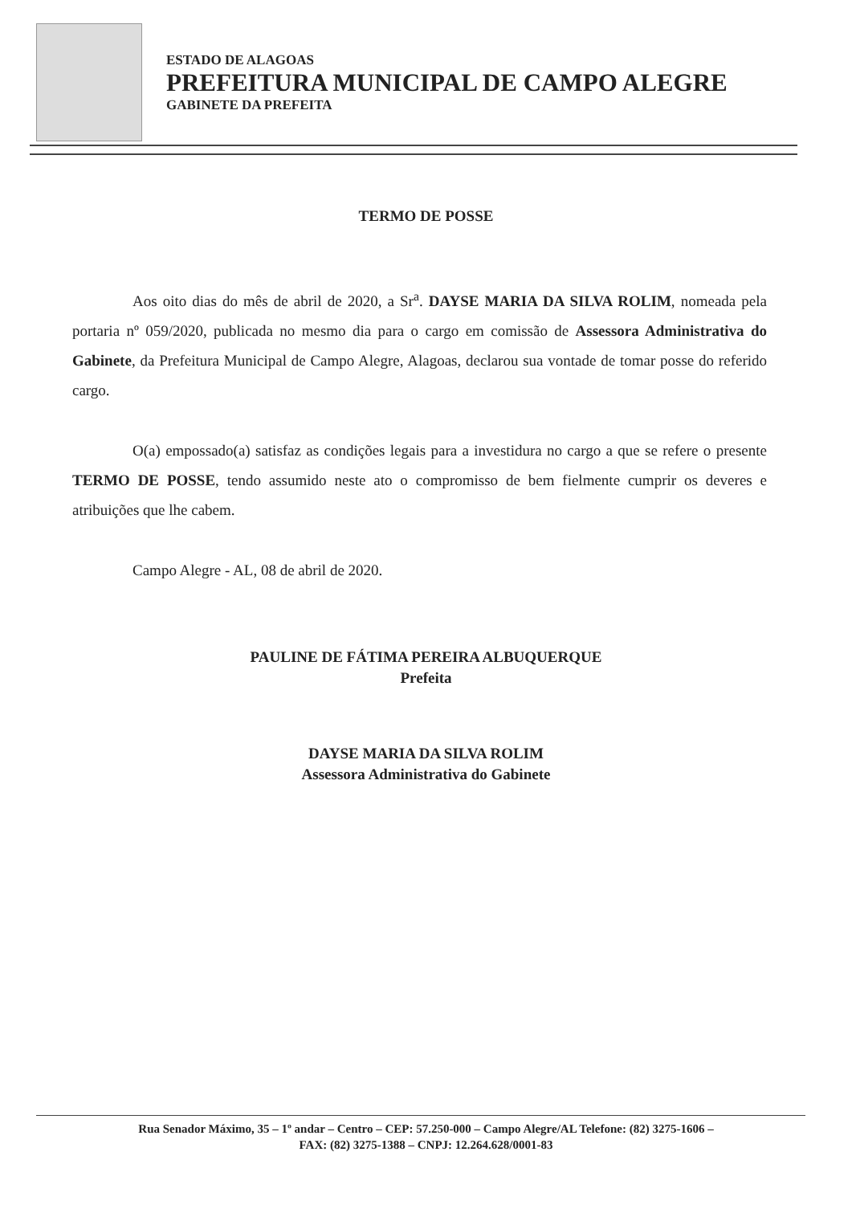ESTADO DE ALAGOAS
PREFEITURA MUNICIPAL DE CAMPO ALEGRE
GABINETE DA PREFEITA
TERMO DE POSSE
Aos oito dias do mês de abril de 2020, a Sr<sup>a</sup>. DAYSE MARIA DA SILVA ROLIM, nomeada pela portaria nº 059/2020, publicada no mesmo dia para o cargo em comissão de Assessora Administrativa do Gabinete, da Prefeitura Municipal de Campo Alegre, Alagoas, declarou sua vontade de tomar posse do referido cargo.
O(a) empossado(a) satisfaz as condições legais para a investidura no cargo a que se refere o presente TERMO DE POSSE, tendo assumido neste ato o compromisso de bem fielmente cumprir os deveres e atribuições que lhe cabem.
Campo Alegre - AL, 08 de abril de 2020.
PAULINE DE FÁTIMA PEREIRA ALBUQUERQUE
Prefeita
DAYSE MARIA DA SILVA ROLIM
Assessora Administrativa do Gabinete
Rua Senador Máximo, 35 – 1º andar – Centro – CEP: 57.250-000 – Campo Alegre/AL Telefone: (82) 3275-1606 –
FAX: (82) 3275-1388 – CNPJ: 12.264.628/0001-83